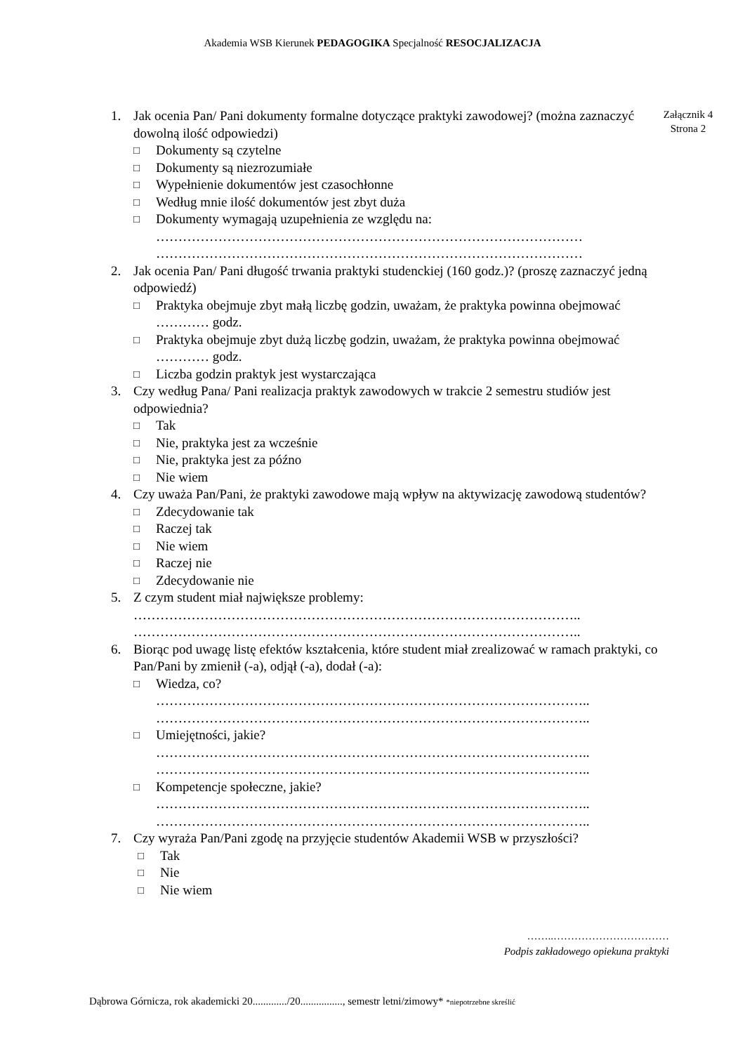Akademia WSB Kierunek PEDAGOGIKA Specjalność RESOCJALIZACJA
Załącznik 4
Strona 2
1. Jak ocenia Pan/ Pani dokumenty formalne dotyczące praktyki zawodowej? (można zaznaczyć dowolną ilość odpowiedzi)
□ Dokumenty są czytelne
□ Dokumenty są niezrozumiałe
□ Wypełnienie dokumentów jest czasochłonne
□ Według mnie ilość dokumentów jest zbyt duża
□ Dokumenty wymagają uzupełnienia ze względu na:
……………………………………………………………………………………
……………………………………………………………………………………
2. Jak ocenia Pan/ Pani długość trwania praktyki studenckiej (160 godz.)? (proszę zaznaczyć jedną odpowiedź)
□ Praktyka obejmuje zbyt małą liczbę godzin, uważam, że praktyka powinna obejmować ………… godz.
□ Praktyka obejmuje zbyt dużą liczbę godzin, uważam, że praktyka powinna obejmować ………… godz.
□ Liczba godzin praktyk jest wystarczająca
3. Czy według Pana/ Pani realizacja praktyk zawodowych w trakcie 2 semestru studiów jest odpowiednia?
□ Tak
□ Nie, praktyka jest za wcześnie
□ Nie, praktyka jest za późno
□ Nie wiem
4. Czy uważa Pan/Pani, że praktyki zawodowe mają wpływ na aktywizację zawodową studentów?
□ Zdecydowanie tak
□ Raczej tak
□ Nie wiem
□ Raczej nie
□ Zdecydowanie nie
5. Z czym student miał największe problemy:
………………………………………………………………………………………..
………………………………………………………………………………………..
6. Biorąc pod uwagę listę efektów kształcenia, które student miał zrealizować w ramach praktyki, co Pan/Pani by zmienił (-a), odjął (-a), dodał (-a):
□ Wiedza, co?
……………………………………………………………………………………..
……………………………………………………………………………………..
□ Umiejętności, jakie?
……………………………………………………………………………………..
……………………………………………………………………………………..
□ Kompetencje społeczne, jakie?
……………………………………………………………………………………..
……………………………………………………………………………………..
7. Czy wyraża Pan/Pani zgodę na przyjęcie studentów Akademii WSB w przyszłości?
□ Tak
□ Nie
□ Nie wiem
……..……………………………
Podpis zakładowego opiekuna praktyki
Dąbrowa Górnicza, rok akademicki 20............./20................, semestr letni/zimowy* *niepotrzebne skreślić